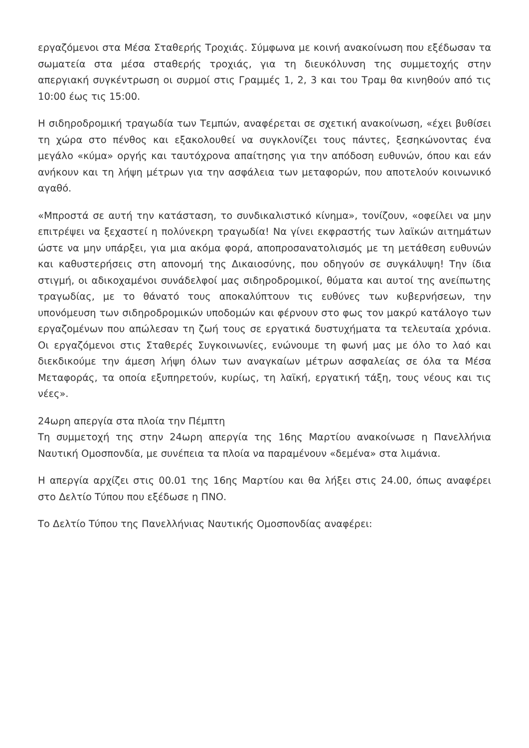εργαζόμενοι στα Μέσα Σταθερής Τροχιάς. Σύμφωνα με κοινή ανακοίνωση που εξέδωσαν τα σωματεία στα μέσα σταθερής τροχιάς, για τη διευκόλυνση της συμμετοχής στην απεργιακή συγκέντρωση οι συρμοί στις Γραμμές 1, 2, 3 και του Τραμ θα κινηθούν από τις 10:00 έως τις 15:00.
Η σιδηροδρομική τραγωδία των Τεμπών, αναφέρεται σε σχετική ανακοίνωση, «έχει βυθίσει τη χώρα στο πένθος και εξακολουθεί να συγκλονίζει τους πάντες, ξεσηκώνοντας ένα μεγάλο «κύμα» οργής και ταυτόχρονα απαίτησης για την απόδοση ευθυνών, όπου και εάν ανήκουν και τη λήψη μέτρων για την ασφάλεια των μεταφορών, που αποτελούν κοινωνικό αγαθό.
«Μπροστά σε αυτή την κατάσταση, το συνδικαλιστικό κίνημα», τονίζουν, «οφείλει να μην επιτρέψει να ξεχαστεί η πολύνεκρη τραγωδία! Να γίνει εκφραστής των λαϊκών αιτημάτων ώστε να μην υπάρξει, για μια ακόμα φορά, αποπροσανατολισμός με τη μετάθεση ευθυνών και καθυστερήσεις στη απονομή της Δικαιοσύνης, που οδηγούν σε συγκάλυψη! Την ίδια στιγμή, οι αδικοχαμένοι συνάδελφοί μας σιδηροδρομικοί, θύματα και αυτοί της ανείπωτης τραγωδίας, με το θάνατό τους αποκαλύπτουν τις ευθύνες των κυβερνήσεων, την υπονόμευση των σιδηροδρομικών υποδομών και φέρνουν στο φως τον μακρύ κατάλογο των εργαζομένων που απώλεσαν τη ζωή τους σε εργατικά δυστυχήματα τα τελευταία χρόνια. Οι εργαζόμενοι στις Σταθερές Συγκοινωνίες, ενώνουμε τη φωνή μας με όλο το λαό και διεκδικούμε την άμεση λήψη όλων των αναγκαίων μέτρων ασφαλείας σε όλα τα Μέσα Μεταφοράς, τα οποία εξυπηρετούν, κυρίως, τη λαϊκή, εργατική τάξη, τους νέους και τις νέες».
24ωρη απεργία στα πλοία την Πέμπτη
Τη συμμετοχή της στην 24ωρη απεργία της 16ης Μαρτίου ανακοίνωσε η Πανελλήνια Ναυτική Ομοσπονδία, με συνέπεια τα πλοία να παραμένουν «δεμένα» στα λιμάνια.
Η απεργία αρχίζει στις 00.01 της 16ης Μαρτίου και θα λήξει στις 24.00, όπως αναφέρει στο Δελτίο Τύπου που εξέδωσε η ΠΝΟ.
Το Δελτίο Τύπου της Πανελλήνιας Ναυτικής Ομοσπονδίας αναφέρει: